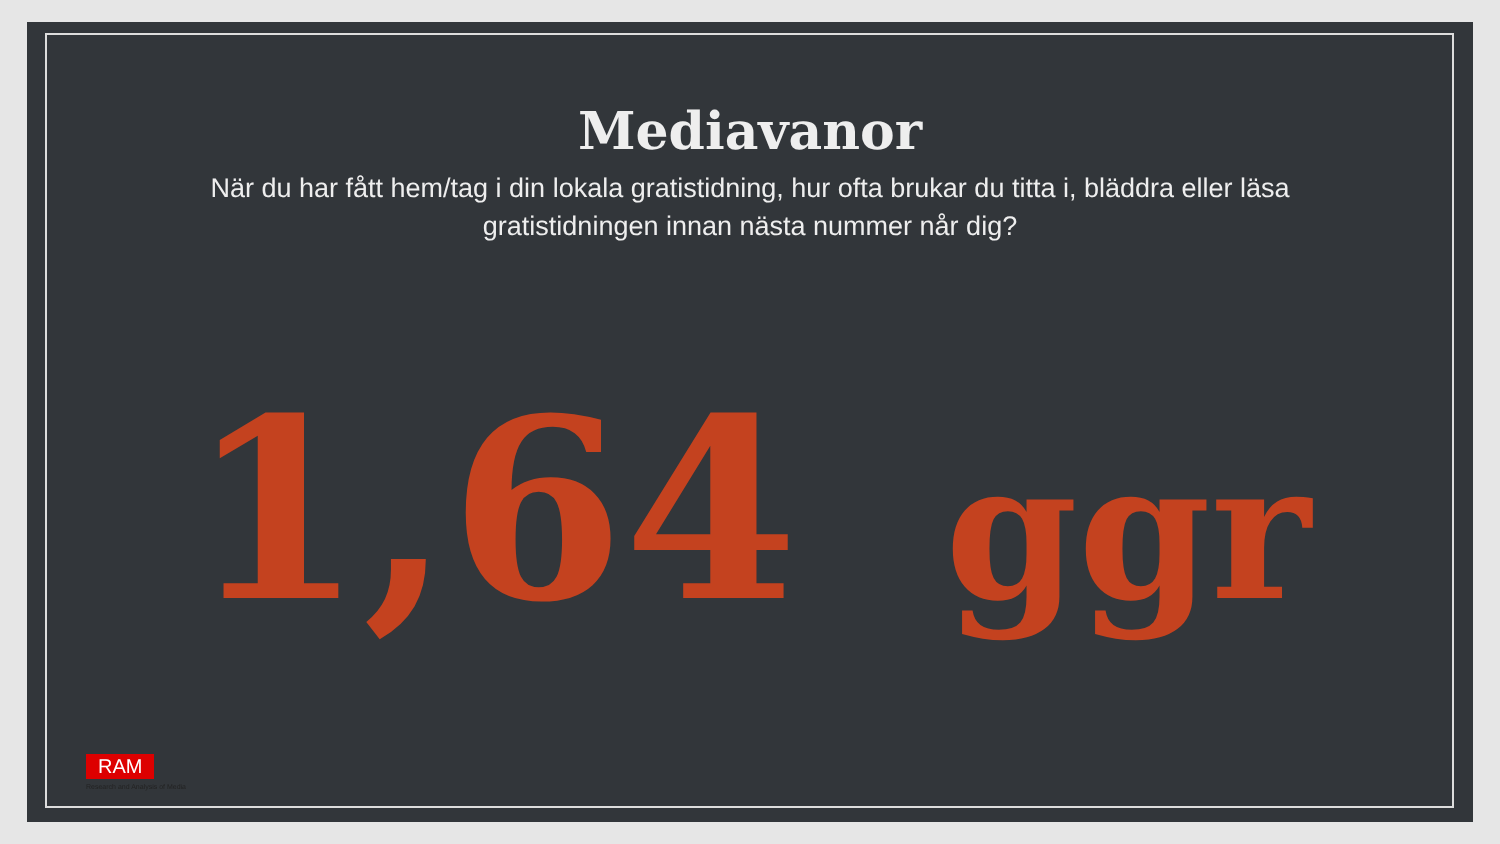Mediavanor
När du har fått hem/tag i din lokala gratistidning, hur ofta brukar du titta i, bläddra eller läsa gratistidningen innan nästa nummer når dig?
1,64 ggr
RAM
Research and Analysis of Media